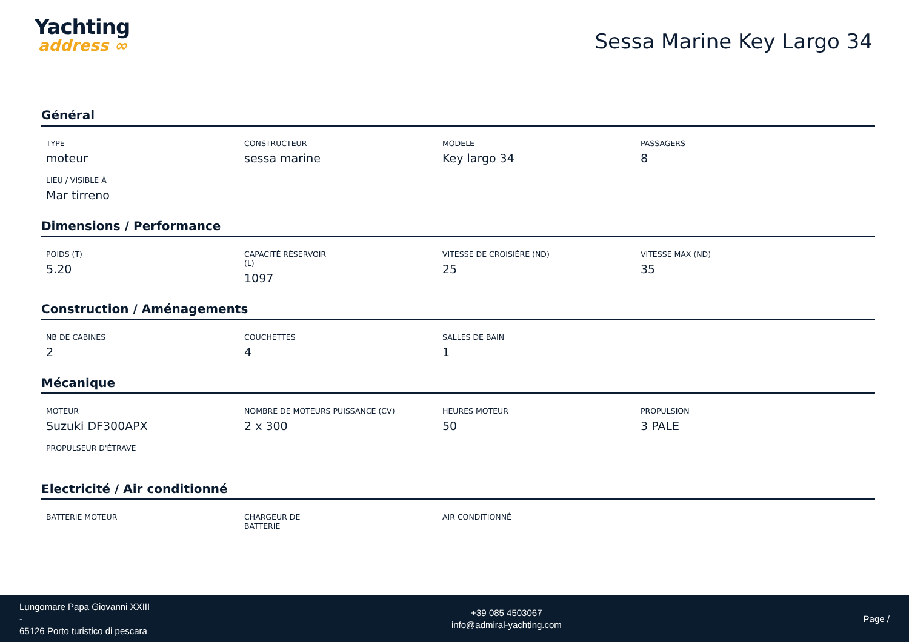Yachting
address ∞
Sessa Marine Key Largo 34
Général
TYPE
moteur
CONSTRUCTEUR
sessa marine
MODELE
Key largo 34
PASSAGERS
8
LIEU / VISIBLE À
Mar tirreno
Dimensions / Performance
POIDS (T)
5.20
CAPACITÉ RÉSERVOIR (L)
1097
VITESSE DE CROISIÈRE (ND)
25
VITESSE MAX (ND)
35
Construction / Aménagements
NB DE CABINES
2
COUCHETTES
4
SALLES DE BAIN
1
Mécanique
MOTEUR
Suzuki DF300APX
NOMBRE DE MOTEURS PUISSANCE (CV)
2 x 300
HEURES MOTEUR
50
PROPULSION
3 PALE
PROPULSEUR D'ÉTRAVE
Electricité / Air conditionné
BATTERIE MOTEUR
CHARGEUR DE BATTERIE
AIR CONDITIONNÉ
Lungomare Papa Giovanni XXIII
-
65126 Porto turistico di pescara
+39 085 4503067
info@admiral-yachting.com
Page /